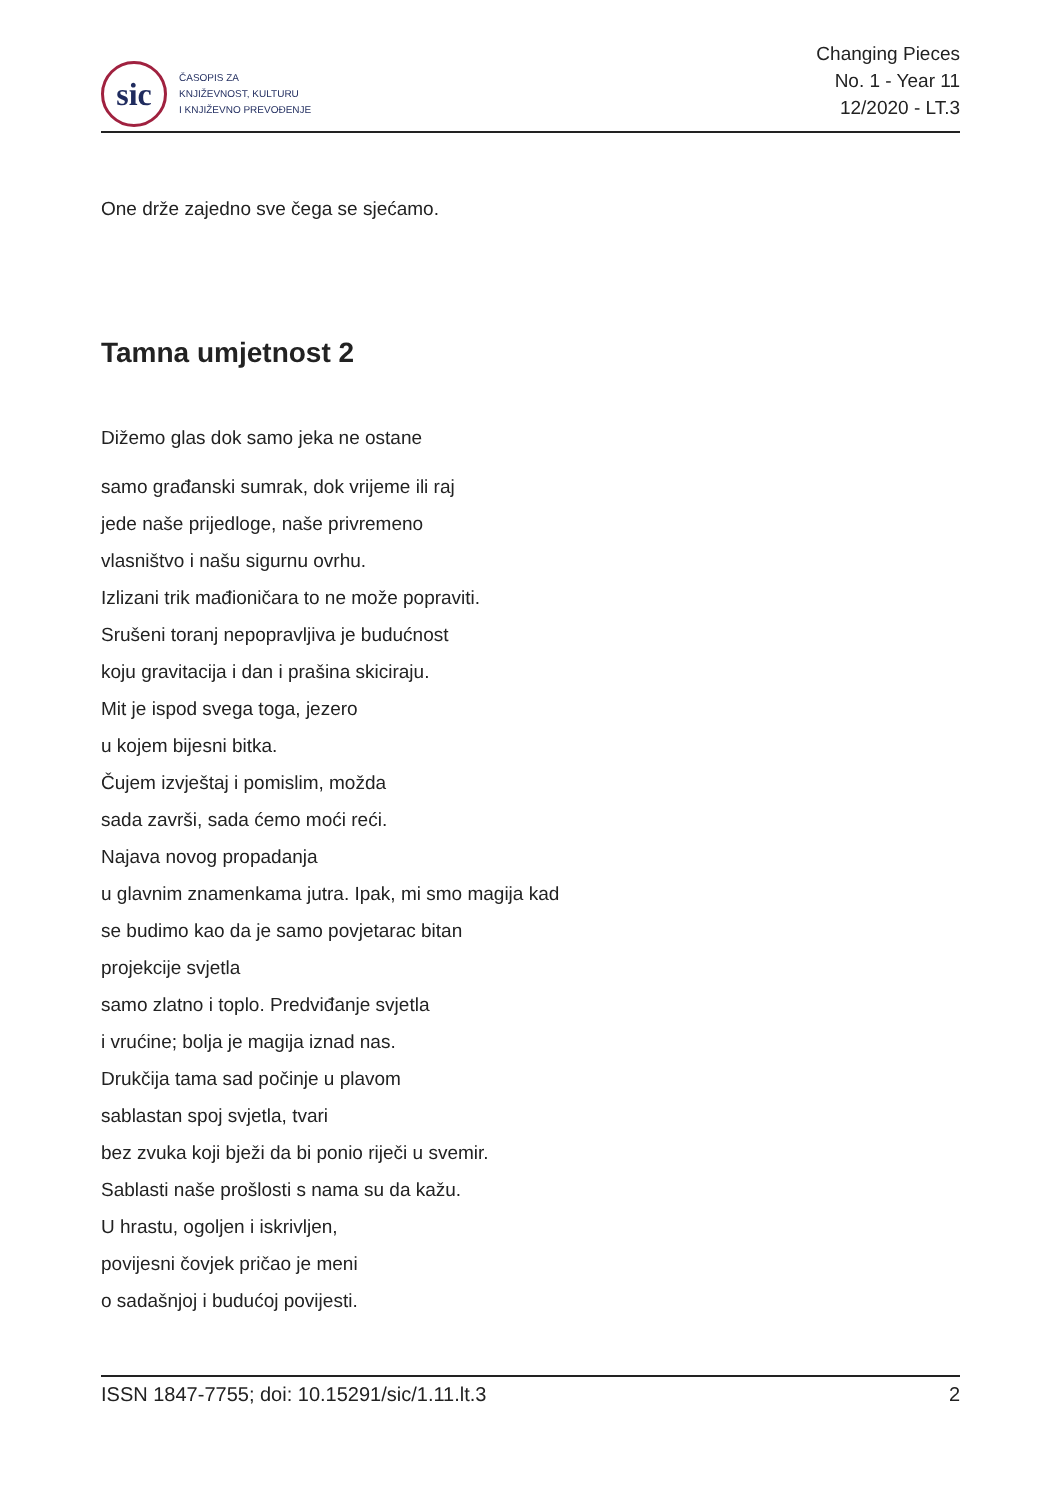sic
ČASOPIS ZA
KNJIŽEVNOST, KULTURU
I KNJIŽEVNO PREVOĐENJE
Changing Pieces
No. 1 - Year 11
12/2020 - LT.3
One drže zajedno sve čega se sjećamo.
Tamna umjetnost 2
Dižemo glas dok samo jeka ne ostane
samo građanski sumrak, dok vrijeme ili raj
jede naše prijedloge, naše privremeno
vlasništvo i našu sigurnu ovrhu.
Izlizani trik mađioničara to ne može popraviti.
Srušeni toranj nepopravljiva je budućnost
koju gravitacija i dan i prašina skiciraju.
Mit je ispod svega toga, jezero
u kojem bijesni bitka.
Čujem izvještaj i pomislim, možda
sada završi, sada ćemo moći reći.
Najava novog propadanja
u glavnim znamenkama jutra. Ipak, mi smo magija kad
se budimo kao da je samo povjetarac bitan
projekcije svjetla
samo zlatno i toplo. Predviđanje svjetla
i vrućine; bolja je magija iznad nas.
Drukčija tama sad počinje u plavom
sablastan spoj svjetla, tvari
bez zvuka koji bježi da bi ponio riječi u svemir.
Sablasti naše prošlosti s nama su da kažu.
U hrastu, ogoljen i iskrivljen,
povijesni čovjek pričao je meni
o sadašnjoj i budućoj povijesti.
ISSN 1847-7755; doi: 10.15291/sic/1.11.lt.3 2